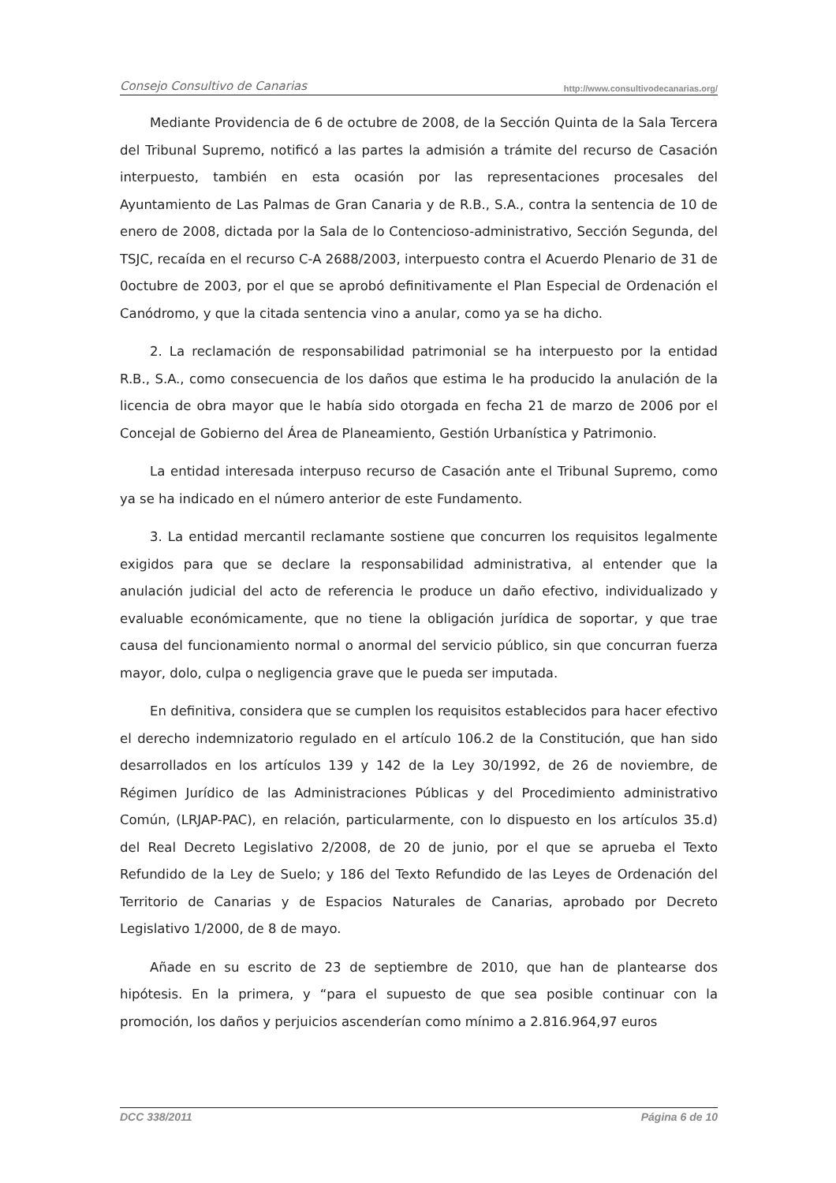Consejo Consultivo de Canarias http://www.consultivodecanarias.org/
Mediante Providencia de 6 de octubre de 2008, de la Sección Quinta de la Sala Tercera del Tribunal Supremo, notificó a las partes la admisión a trámite del recurso de Casación interpuesto, también en esta ocasión por las representaciones procesales del Ayuntamiento de Las Palmas de Gran Canaria y de R.B., S.A., contra la sentencia de 10 de enero de 2008, dictada por la Sala de lo Contencioso-administrativo, Sección Segunda, del TSJC, recaída en el recurso C-A 2688/2003, interpuesto contra el Acuerdo Plenario de 31 de 0octubre de 2003, por el que se aprobó definitivamente el Plan Especial de Ordenación el Canódromo, y que la citada sentencia vino a anular, como ya se ha dicho.
2. La reclamación de responsabilidad patrimonial se ha interpuesto por la entidad R.B., S.A., como consecuencia de los daños que estima le ha producido la anulación de la licencia de obra mayor que le había sido otorgada en fecha 21 de marzo de 2006 por el Concejal de Gobierno del Área de Planeamiento, Gestión Urbanística y Patrimonio.
La entidad interesada interpuso recurso de Casación ante el Tribunal Supremo, como ya se ha indicado en el número anterior de este Fundamento.
3. La entidad mercantil reclamante sostiene que concurren los requisitos legalmente exigidos para que se declare la responsabilidad administrativa, al entender que la anulación judicial del acto de referencia le produce un daño efectivo, individualizado y evaluable económicamente, que no tiene la obligación jurídica de soportar, y que trae causa del funcionamiento normal o anormal del servicio público, sin que concurran fuerza mayor, dolo, culpa o negligencia grave que le pueda ser imputada.
En definitiva, considera que se cumplen los requisitos establecidos para hacer efectivo el derecho indemnizatorio regulado en el artículo 106.2 de la Constitución, que han sido desarrollados en los artículos 139 y 142 de la Ley 30/1992, de 26 de noviembre, de Régimen Jurídico de las Administraciones Públicas y del Procedimiento administrativo Común, (LRJAP-PAC), en relación, particularmente, con lo dispuesto en los artículos 35.d) del Real Decreto Legislativo 2/2008, de 20 de junio, por el que se aprueba el Texto Refundido de la Ley de Suelo; y 186 del Texto Refundido de las Leyes de Ordenación del Territorio de Canarias y de Espacios Naturales de Canarias, aprobado por Decreto Legislativo 1/2000, de 8 de mayo.
Añade en su escrito de 23 de septiembre de 2010, que han de plantearse dos hipótesis. En la primera, y “para el supuesto de que sea posible continuar con la promoción, los daños y perjuicios ascenderían como mínimo a 2.816.964,97 euros
DCC 338/2011 Página 6 de 10